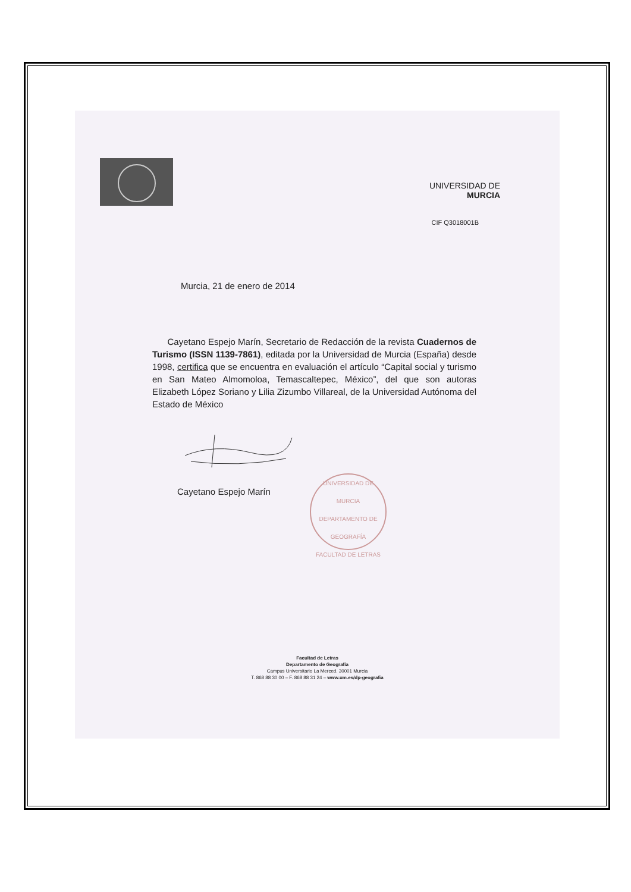UNIVERSIDAD DE
MURCIA
CIF Q3018001B
Murcia, 21 de enero de 2014
Cayetano Espejo Marín, Secretario de Redacción de la revista Cuadernos de Turismo (ISSN 1139-7861), editada por la Universidad de Murcia (España) desde 1998, certifica que se encuentra en evaluación el artículo “Capital social y turismo en San Mateo Almomoloa, Temascaltepec, México”, del que son autoras Elizabeth López Soriano y Lilia Zizumbo Villareal, de la Universidad Autónoma del Estado de México
Cayetano Espejo Marín
UNIVERSIDAD DE MURCIA
DEPARTAMENTO DE GEOGRAFÍA
FACULTAD DE LETRAS
Facultad de Letras
Departamento de Geografía
Campus Universitario La Merced. 30001 Murcia
T. 868 88 30 00 – F. 868 88 31 24 – www.um.es/dp-geografia